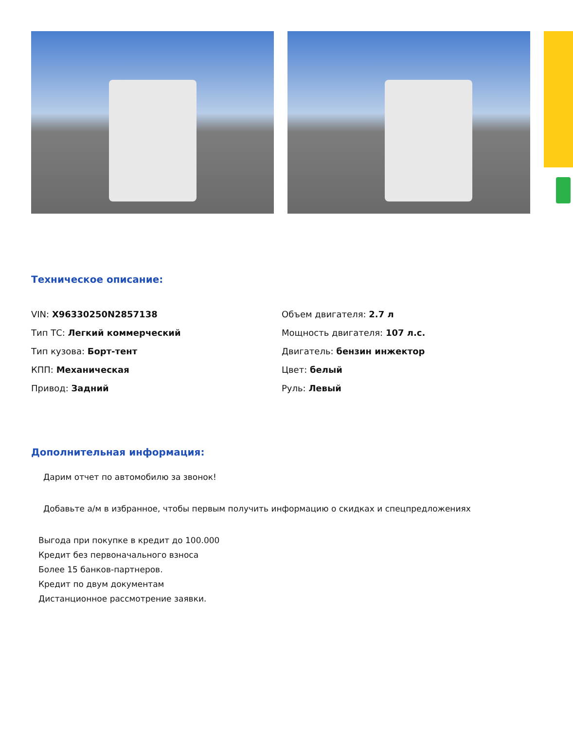Техническое описание:
VIN: X96330250N2857138
Тип ТС: Легкий коммерческий
Тип кузова: Борт-тент
КПП: Механическая
Привод: Задний
Объем двигателя: 2.7 л
Мощность двигателя: 107 л.с.
Двигатель: бензин инжектор
Цвет: белый
Руль: Левый
Дополнительная информация:
Дарим отчет по автомобилю за звонок!
Добавьте а/м в избранное, чтобы первым получить информацию о скидках и спецпредложениях
Выгода при покупке в кредит до 100.000
Кредит без первоначального взноса
Более 15 банков-партнеров.
Кредит по двум документам
Дистанционное рассмотрение заявки.